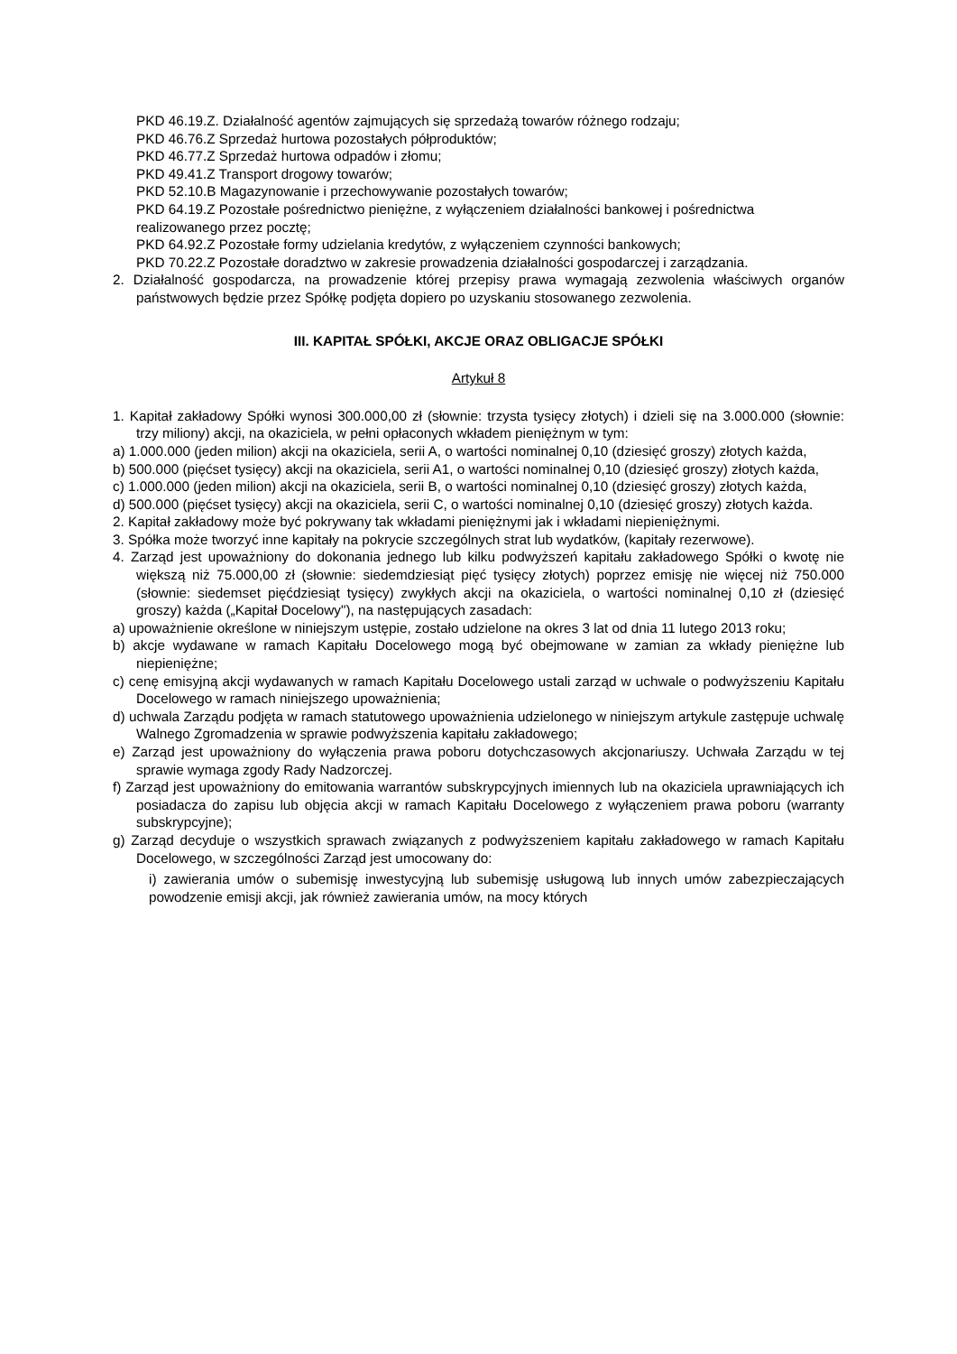PKD 46.19.Z. Działalność agentów zajmujących się sprzedażą towarów różnego rodzaju;
PKD 46.76.Z Sprzedaż hurtowa pozostałych półproduktów;
PKD 46.77.Z Sprzedaż hurtowa odpadów i złomu;
PKD 49.41.Z Transport drogowy towarów;
PKD 52.10.B Magazynowanie i przechowywanie pozostałych towarów;
PKD 64.19.Z Pozostałe pośrednictwo pieniężne, z wyłączeniem działalności bankowej i pośrednictwa realizowanego przez pocztę;
PKD 64.92.Z Pozostałe formy udzielania kredytów, z wyłączeniem czynności bankowych;
PKD 70.22.Z Pozostałe doradztwo w zakresie prowadzenia działalności gospodarczej i zarządzania.
2. Działalność gospodarcza, na prowadzenie której przepisy prawa wymagają zezwolenia właściwych organów państwowych będzie przez Spółkę podjęta dopiero po uzyskaniu stosowanego zezwolenia.
III. KAPITAŁ SPÓŁKI, AKCJE ORAZ OBLIGACJE SPÓŁKI
Artykuł 8
1. Kapitał zakładowy Spółki wynosi 300.000,00 zł (słownie: trzysta tysięcy złotych) i dzieli się na 3.000.000 (słownie: trzy miliony) akcji, na okaziciela, w pełni opłaconych wkładem pieniężnym w tym:
a) 1.000.000 (jeden milion) akcji na okaziciela, serii A, o wartości nominalnej 0,10 (dziesięć groszy) złotych każda,
b) 500.000 (pięćset tysięcy) akcji na okaziciela, serii A1, o wartości nominalnej 0,10 (dziesięć groszy) złotych każda,
c) 1.000.000 (jeden milion) akcji na okaziciela, serii B, o wartości nominalnej 0,10 (dziesięć groszy) złotych każda,
d) 500.000 (pięćset tysięcy) akcji na okaziciela, serii C, o wartości nominalnej 0,10 (dziesięć groszy) złotych każda.
2. Kapitał zakładowy może być pokrywany tak wkładami pieniężnymi jak i wkładami niepieniężnymi.
3. Spółka może tworzyć inne kapitały na pokrycie szczególnych strat lub wydatków, (kapitały rezerwowe).
4. Zarząd jest upoważniony do dokonania jednego lub kilku podwyższeń kapitału zakładowego Spółki o kwotę nie większą niż 75.000,00 zł (słownie: siedemdziesiąt pięć tysięcy złotych) poprzez emisję nie więcej niż 750.000 (słownie: siedemset pięćdziesiąt tysięcy) zwykłych akcji na okaziciela, o wartości nominalnej 0,10 zł (dziesięć groszy) każda („Kapitał Docelowy"), na następujących zasadach:
a) upoważnienie określone w niniejszym ustępie, zostało udzielone na okres 3 lat od dnia 11 lutego 2013 roku;
b) akcje wydawane w ramach Kapitału Docelowego mogą być obejmowane w zamian za wkłady pieniężne lub niepieniężne;
c) cenę emisyjną akcji wydawanych w ramach Kapitału Docelowego ustali zarząd w uchwale o podwyższeniu Kapitału Docelowego w ramach niniejszego upoważnienia;
d) uchwala Zarządu podjęta w ramach statutowego upoważnienia udzielonego w niniejszym artykule zastępuje uchwalę Walnego Zgromadzenia w sprawie podwyższenia kapitału zakładowego;
e) Zarząd jest upoważniony do wyłączenia prawa poboru dotychczasowych akcjonariuszy. Uchwała Zarządu w tej sprawie wymaga zgody Rady Nadzorczej.
f) Zarząd jest upoważniony do emitowania warrantów subskrypcyjnych imiennych lub na okaziciela uprawniających ich posiadacza do zapisu lub objęcia akcji w ramach Kapitału Docelowego z wyłączeniem prawa poboru (warranty subskrypcyjne);
g) Zarząd decyduje o wszystkich sprawach związanych z podwyższeniem kapitału zakładowego w ramach Kapitału Docelowego, w szczególności Zarząd jest umocowany do:
i) zawierania umów o subemisję inwestycyjną lub subemisję usługową lub innych umów zabezpieczających powodzenie emisji akcji, jak również zawierania umów, na mocy których